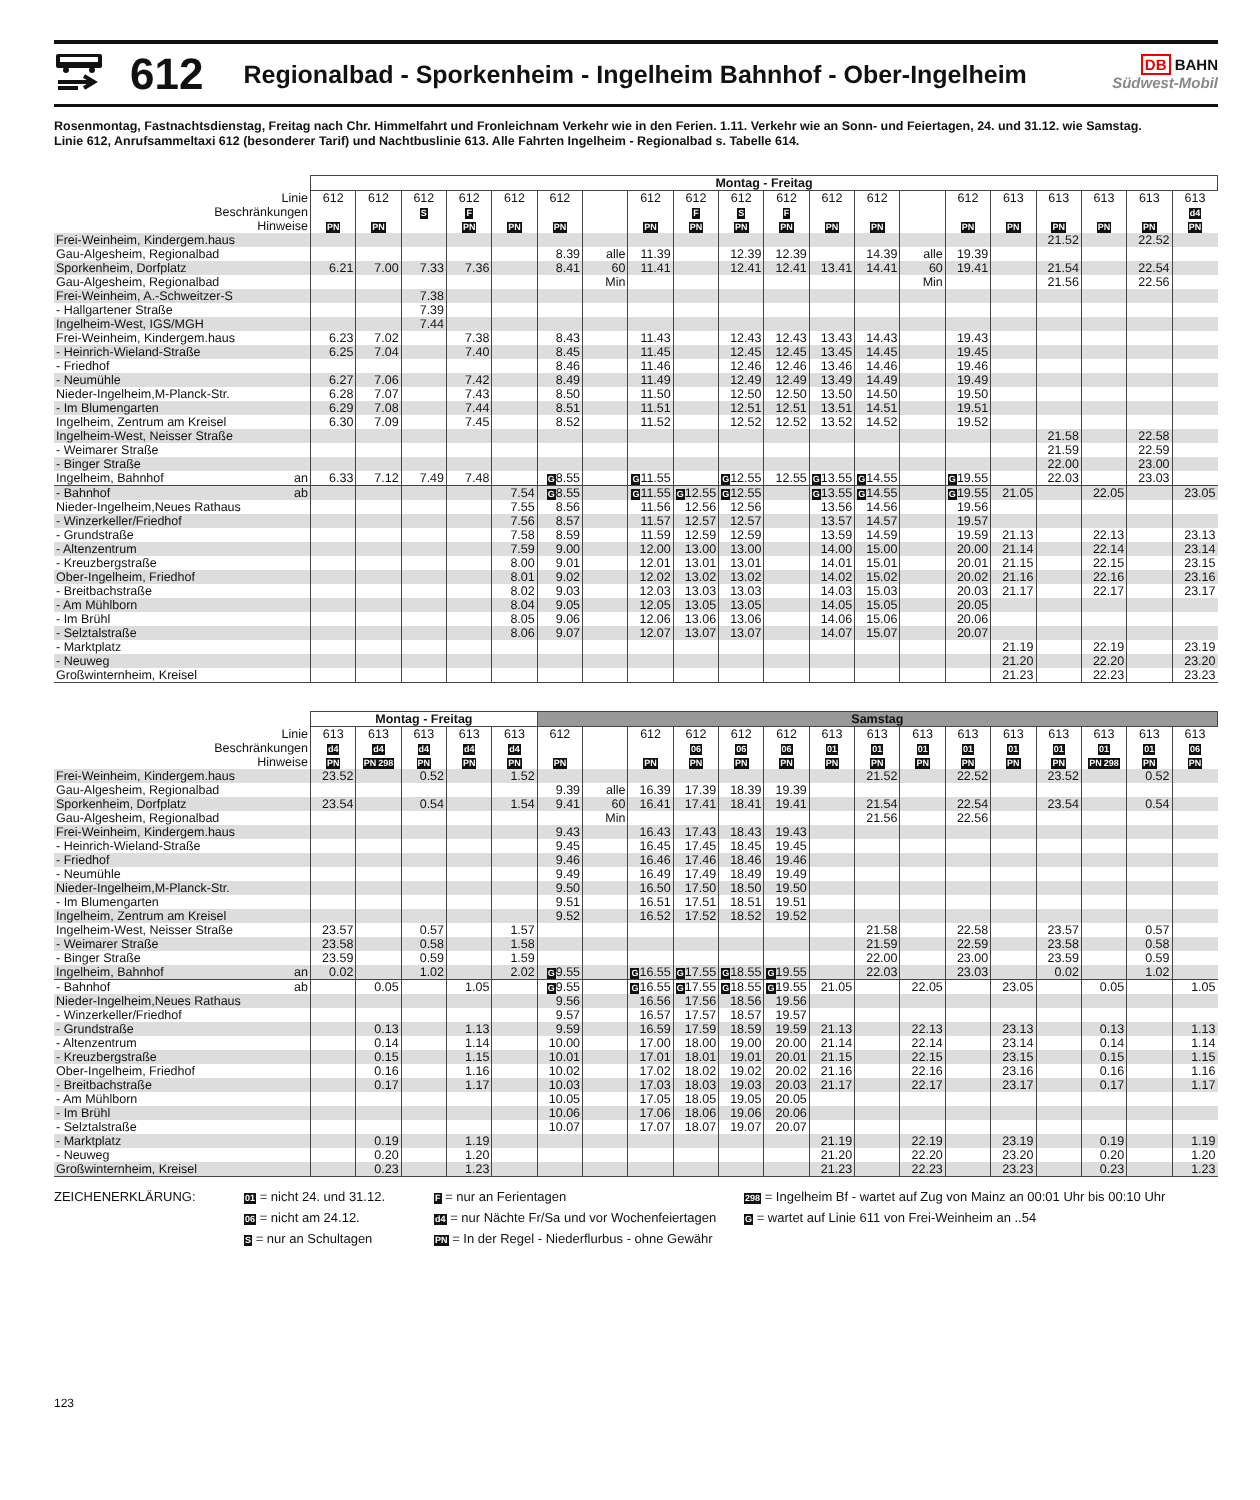612
Regionalbad - Sporkenheim - Ingelheim Bahnhof - Ober-Ingelheim
DB BAHN
Südwest-Mobil
Rosenmontag, Fastnachtsdienstag, Freitag nach Chr. Himmelfahrt und Fronleichnam Verkehr wie in den Ferien. 1.11. Verkehr wie an Sonn- und Feiertagen, 24. und 31.12. wie Samstag.
Linie 612, Anrufsammeltaxi 612 (besonderer Tarif) und Nachtbuslinie 613. Alle Fahrten Ingelheim - Regionalbad s. Tabelle 614.
| | Montag - Freitag | | | | | | | | | | | | | | | | | | | |
| --- | --- | --- | --- | --- | --- | --- | --- | --- | --- | --- | --- | --- | --- | --- | --- | --- | --- | --- | --- | --- |
| Linie | 612 | 612 | 612 | 612 | 612 | 612 | | 612 | 612 | 612 | 612 | 612 | 612 | | 612 | 613 | 613 | 613 | 613 | 613 |
| Beschränkungen | | | S | F | | | | | F | S | F | | | | | | | | | d4 |
| Hinweise | PN | PN | | PN | PN | PN | | PN | PN | PN | PN | PN | PN | | PN | PN | PN | PN | PN | PN |
| Frei-Weinheim, Kindergem.haus | | | | | | | | | | | | | | | | | 21.52 | | 22.52 | |
| Gau-Algesheim, Regionalbad | | | | | | 8.39 | alle | 11.39 | | 12.39 | 12.39 | | 14.39 | alle | 19.39 | | | | | |
| Sporkenheim, Dorfplatz | 6.21 | 7.00 | 7.33 | 7.36 | | 8.41 | 60 | 11.41 | | 12.41 | 12.41 | 13.41 | 14.41 | 60 | 19.41 | | 21.54 | | 22.54 | |
| Gau-Algesheim, Regionalbad | | | | | | | Min | | | | | | | Min | | | 21.56 | | 22.56 | |
| Frei-Weinheim, A.-Schweitzer-S | | | 7.38 | | | | | | | | | | | | | | | | | |
| - Hallgartener Straße | | | 7.39 | | | | | | | | | | | | | | | | | |
| Ingelheim-West, IGS/MGH | | | 7.44 | | | | | | | | | | | | | | | | | |
| Frei-Weinheim, Kindergem.haus | 6.23 | 7.02 | | 7.38 | | 8.43 | | 11.43 | | 12.43 | 12.43 | 13.43 | 14.43 | | 19.43 | | | | | |
| - Heinrich-Wieland-Straße | 6.25 | 7.04 | | 7.40 | | 8.45 | | 11.45 | | 12.45 | 12.45 | 13.45 | 14.45 | | 19.45 | | | | | |
| - Friedhof | | | | | | 8.46 | | 11.46 | | 12.46 | 12.46 | 13.46 | 14.46 | | 19.46 | | | | | |
| - Neumühle | 6.27 | 7.06 | | 7.42 | | 8.49 | | 11.49 | | 12.49 | 12.49 | 13.49 | 14.49 | | 19.49 | | | | | |
| Nieder-Ingelheim,M-Planck-Str. | 6.28 | 7.07 | | 7.43 | | 8.50 | | 11.50 | | 12.50 | 12.50 | 13.50 | 14.50 | | 19.50 | | | | | |
| - Im Blumengarten | 6.29 | 7.08 | | 7.44 | | 8.51 | | 11.51 | | 12.51 | 12.51 | 13.51 | 14.51 | | 19.51 | | | | | |
| Ingelheim, Zentrum am Kreisel | 6.30 | 7.09 | | 7.45 | | 8.52 | | 11.52 | | 12.52 | 12.52 | 13.52 | 14.52 | | 19.52 | | | | | |
| Ingelheim-West, Neisser Straße | | | | | | | | | | | | | | | | | 21.58 | | 22.58 | |
| - Weimarer Straße | | | | | | | | | | | | | | | | | 21.59 | | 22.59 | |
| - Binger Straße | | | | | | | | | | | | | | | | | 22.00 | | 23.00 | |
| Ingelheim, Bahnhof an | 6.33 | 7.12 | 7.49 | 7.48 | | G 8.55 | | G 11.55 | | G 12.55 | 12.55 | G 13.55 | G 14.55 | | G 19.55 | | 22.03 | | 23.03 | |
| - Bahnhof ab | | | | | 7.54 | G 8.55 | | G 11.55 | G 12.55 | G 12.55 | | G 13.55 | G 14.55 | | G 19.55 | 21.05 | | 22.05 | | 23.05 |
| Nieder-Ingelheim,Neues Rathaus | | | | | 7.55 | 8.56 | | 11.56 | 12.56 | 12.56 | | 13.56 | 14.56 | | 19.56 | | | | | |
| - Winzerkeller/Friedhof | | | | | 7.56 | 8.57 | | 11.57 | 12.57 | 12.57 | | 13.57 | 14.57 | | 19.57 | | | | | |
| - Grundstraße | | | | | 7.58 | 8.59 | | 11.59 | 12.59 | 12.59 | | 13.59 | 14.59 | | 19.59 | 21.13 | | 22.13 | | 23.13 |
| - Altenzentrum | | | | | 7.59 | 9.00 | | 12.00 | 13.00 | 13.00 | | 14.00 | 15.00 | | 20.00 | 21.14 | | 22.14 | | 23.14 |
| - Kreuzbergstraße | | | | | 8.00 | 9.01 | | 12.01 | 13.01 | 13.01 | | 14.01 | 15.01 | | 20.01 | 21.15 | | 22.15 | | 23.15 |
| Ober-Ingelheim, Friedhof | | | | | 8.01 | 9.02 | | 12.02 | 13.02 | 13.02 | | 14.02 | 15.02 | | 20.02 | 21.16 | | 22.16 | | 23.16 |
| - Breitbachstraße | | | | | 8.02 | 9.03 | | 12.03 | 13.03 | 13.03 | | 14.03 | 15.03 | | 20.03 | 21.17 | | 22.17 | | 23.17 |
| - Am Mühlborn | | | | | 8.04 | 9.05 | | 12.05 | 13.05 | 13.05 | | 14.05 | 15.05 | | 20.05 | | | | | |
| - Im Brühl | | | | | 8.05 | 9.06 | | 12.06 | 13.06 | 13.06 | | 14.06 | 15.06 | | 20.06 | | | | | |
| - Selztalstraße | | | | | 8.06 | 9.07 | | 12.07 | 13.07 | 13.07 | | 14.07 | 15.07 | | 20.07 | | | | | |
| - Marktplatz | | | | | | | | | | | | | | | | 21.19 | | 22.19 | | 23.19 |
| - Neuweg | | | | | | | | | | | | | | | | 21.20 | | 22.20 | | 23.20 |
| Großwinternheim, Kreisel | | | | | | | | | | | | | | | | 21.23 | | 22.23 | | 23.23 |
| | Montag - Freitag | | | | | Samstag | | | | | | | | | | | | | | |
| --- | --- | --- | --- | --- | --- | --- | --- | --- | --- | --- | --- | --- | --- | --- | --- | --- | --- | --- | --- | --- |
| Linie | 613 | 613 | 613 | 613 | 613 | 612 | | 612 | 612 | 612 | 612 | 613 | 613 | 613 | 613 | 613 | 613 | 613 | 613 | 613 |
| Beschränkungen | d4 | d4 | d4 | d4 | d4 | | | | 06 | 06 | 06 | 01 | 01 | 01 | 01 | 01 | 01 | 01 | 01 | 06 |
| Hinweise | PN | PN 298 | PN | PN | PN | PN | | PN | PN | PN | PN | PN | PN | PN | PN | PN | PN | PN 298 | PN | PN |
| Frei-Weinheim, Kindergem.haus | 23.52 | | 0.52 | | 1.52 | | | | | | | | 21.52 | | 22.52 | | 23.52 | | 0.52 | |
| Gau-Algesheim, Regionalbad | | | | | | 9.39 | alle | 16.39 | 17.39 | 18.39 | 19.39 | | | | | | | | | |
| Sporkenheim, Dorfplatz | 23.54 | | 0.54 | | 1.54 | 9.41 | 60 | 16.41 | 17.41 | 18.41 | 19.41 | | 21.54 | | 22.54 | | 23.54 | | 0.54 | |
| Gau-Algesheim, Regionalbad | | | | | | | Min | | | | | | 21.56 | | 22.56 | | | | | |
| Frei-Weinheim, Kindergem.haus | | | | | | 9.43 | | 16.43 | 17.43 | 18.43 | 19.43 | | | | | | | | | |
| - Heinrich-Wieland-Straße | | | | | | 9.45 | | 16.45 | 17.45 | 18.45 | 19.45 | | | | | | | | | |
| - Friedhof | | | | | | 9.46 | | 16.46 | 17.46 | 18.46 | 19.46 | | | | | | | | | |
| - Neumühle | | | | | | 9.49 | | 16.49 | 17.49 | 18.49 | 19.49 | | | | | | | | | |
| Nieder-Ingelheim,M-Planck-Str. | | | | | | 9.50 | | 16.50 | 17.50 | 18.50 | 19.50 | | | | | | | | | |
| - Im Blumengarten | | | | | | 9.51 | | 16.51 | 17.51 | 18.51 | 19.51 | | | | | | | | | |
| Ingelheim, Zentrum am Kreisel | | | | | | 9.52 | | 16.52 | 17.52 | 18.52 | 19.52 | | | | | | | | | |
| Ingelheim-West, Neisser Straße | 23.57 | | 0.57 | | 1.57 | | | | | | | | 21.58 | | 22.58 | | 23.57 | | 0.57 | |
| - Weimarer Straße | 23.58 | | 0.58 | | 1.58 | | | | | | | | 21.59 | | 22.59 | | 23.58 | | 0.58 | |
| - Binger Straße | 23.59 | | 0.59 | | 1.59 | | | | | | | | 22.00 | | 23.00 | | 23.59 | | 0.59 | |
| Ingelheim, Bahnhof an | 0.02 | | 1.02 | | 2.02 | G 9.55 | | G 16.55 | G 17.55 | G 18.55 | G 19.55 | | 22.03 | | 23.03 | | 0.02 | | 1.02 | |
| - Bahnhof ab | | 0.05 | | 1.05 | | G 9.55 | | G 16.55 | G 17.55 | G 18.55 | G 19.55 | 21.05 | | 22.05 | | 23.05 | | 0.05 | | 1.05 |
| Nieder-Ingelheim,Neues Rathaus | | | | | | 9.56 | | 16.56 | 17.56 | 18.56 | 19.56 | | | | | | | | | |
| - Winzerkeller/Friedhof | | | | | | 9.57 | | 16.57 | 17.57 | 18.57 | 19.57 | | | | | | | | | |
| - Grundstraße | | 0.13 | | 1.13 | | 9.59 | | 16.59 | 17.59 | 18.59 | 19.59 | 21.13 | | 22.13 | | 23.13 | | 0.13 | | 1.13 |
| - Altenzentrum | | 0.14 | | 1.14 | | 10.00 | | 17.00 | 18.00 | 19.00 | 20.00 | 21.14 | | 22.14 | | 23.14 | | 0.14 | | 1.14 |
| - Kreuzbergstraße | | 0.15 | | 1.15 | | 10.01 | | 17.01 | 18.01 | 19.01 | 20.01 | 21.15 | | 22.15 | | 23.15 | | 0.15 | | 1.15 |
| Ober-Ingelheim, Friedhof | | 0.16 | | 1.16 | | 10.02 | | 17.02 | 18.02 | 19.02 | 20.02 | 21.16 | | 22.16 | | 23.16 | | 0.16 | | 1.16 |
| - Breitbachstraße | | 0.17 | | 1.17 | | 10.03 | | 17.03 | 18.03 | 19.03 | 20.03 | 21.17 | | 22.17 | | 23.17 | | 0.17 | | 1.17 |
| - Am Mühlborn | | | | | | 10.05 | | 17.05 | 18.05 | 19.05 | 20.05 | | | | | | | | | |
| - Im Brühl | | | | | | 10.06 | | 17.06 | 18.06 | 19.06 | 20.06 | | | | | | | | | |
| - Selztalstraße | | | | | | 10.07 | | 17.07 | 18.07 | 19.07 | 20.07 | | | | | | | | | |
| - Marktplatz | | 0.19 | | 1.19 | | | | | | | | 21.19 | | 22.19 | | 23.19 | | 0.19 | | 1.19 |
| - Neuweg | | 0.20 | | 1.20 | | | | | | | | 21.20 | | 22.20 | | 23.20 | | 0.20 | | 1.20 |
| Großwinternheim, Kreisel | | 0.23 | | 1.23 | | | | | | | | 21.23 | | 22.23 | | 23.23 | | 0.23 | | 1.23 |
ZEICHENERKLÄRUNG:
01 = nicht 24. und 31.12.
F = nur an Ferientagen
298 = Ingelheim Bf - wartet auf Zug von Mainz an 00:01 Uhr bis 00:10 Uhr
06 = nicht am 24.12.
d4 = nur Nächte Fr/Sa und vor Wochenfeiertagen
G = wartet auf Linie 611 von Frei-Weinheim an ..54
S = nur an Schultagen
PN = In der Regel - Niederflurbus - ohne Gewähr
123